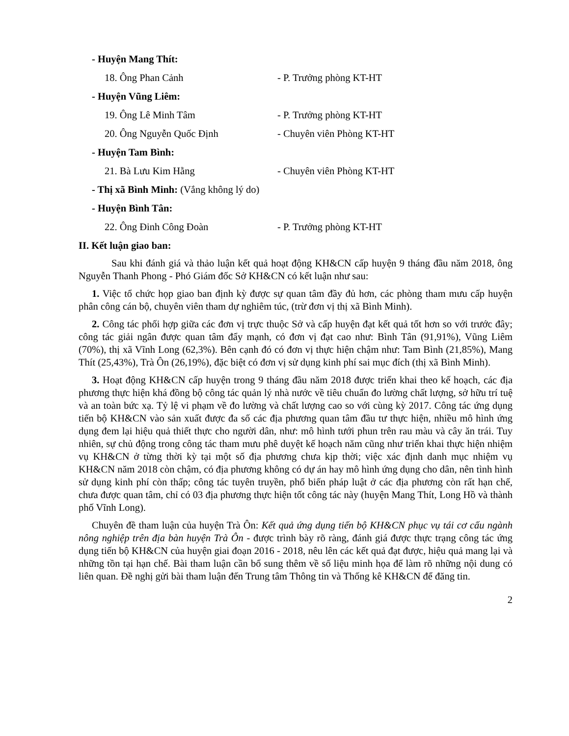- Huyện Mang Thít:
18. Ông Phan Cảnh - P. Trưởng phòng KT-HT
- Huyện Vũng Liêm:
19. Ông Lê Minh Tâm - P. Trưởng phòng KT-HT
20. Ông Nguyễn Quốc Định - Chuyên viên Phòng KT-HT
- Huyện Tam Bình:
21. Bà Lưu Kim Hằng - Chuyên viên Phòng KT-HT
- Thị xã Bình Minh: (Vắng không lý do)
- Huyện Bình Tân:
22. Ông Đinh Công Đoàn - P. Trưởng phòng KT-HT
II. Kết luận giao ban:
Sau khi đánh giá và thảo luận kết quả hoạt động KH&CN cấp huyện 9 tháng đầu năm 2018, ông Nguyễn Thanh Phong - Phó Giám đốc Sở KH&CN có kết luận như sau:
1. Việc tổ chức họp giao ban định kỳ được sự quan tâm đầy đủ hơn, các phòng tham mưu cấp huyện phân công cán bộ, chuyên viên tham dự nghiêm túc, (trừ đơn vị thị xã Bình Minh).
2. Công tác phối hợp giữa các đơn vị trực thuộc Sở và cấp huyện đạt kết quả tốt hơn so với trước đây; công tác giải ngân được quan tâm đẩy mạnh, có đơn vị đạt cao như: Bình Tân (91,91%), Vũng Liêm (70%), thị xã Vĩnh Long (62,3%). Bên cạnh đó có đơn vị thực hiện chậm như: Tam Bình (21,85%), Mang Thít (25,43%), Trà Ôn (26,19%), đặc biệt có đơn vị sử dụng kinh phí sai mục đích (thị xã Bình Minh).
3. Hoạt động KH&CN cấp huyện trong 9 tháng đầu năm 2018 được triển khai theo kế hoạch, các địa phương thực hiện khá đồng bộ công tác quản lý nhà nước về tiêu chuẩn đo lường chất lượng, sở hữu trí tuệ và an toàn bức xạ. Tỷ lệ vi phạm về đo lường và chất lượng cao so với cùng kỳ 2017. Công tác ứng dụng tiến bộ KH&CN vào sản xuất được đa số các địa phương quan tâm đầu tư thực hiện, nhiều mô hình ứng dụng đem lại hiệu quả thiết thực cho người dân, như: mô hình tưới phun trên rau màu và cây ăn trái. Tuy nhiên, sự chủ động trong công tác tham mưu phê duyệt kế hoạch năm cũng như triển khai thực hiện nhiệm vụ KH&CN ở từng thời kỳ tại một số địa phương chưa kịp thời; việc xác định danh mục nhiệm vụ KH&CN năm 2018 còn chậm, có địa phương không có dự án hay mô hình ứng dụng cho dân, nên tình hình sử dụng kinh phí còn thấp; công tác tuyên truyền, phổ biến pháp luật ở các địa phương còn rất hạn chế, chưa được quan tâm, chỉ có 03 địa phương thực hiện tốt công tác này (huyện Mang Thít, Long Hồ và thành phố Vĩnh Long).
Chuyên đề tham luận của huyện Trà Ôn: Kết quả ứng dụng tiến bộ KH&CN phục vụ tái cơ cấu ngành nông nghiệp trên địa bàn huyện Trà Ôn - được trình bày rõ ràng, đánh giá được thực trạng công tác ứng dụng tiến bộ KH&CN của huyện giai đoạn 2016 - 2018, nêu lên các kết quả đạt được, hiệu quả mang lại và những tồn tại hạn chế. Bài tham luận cần bổ sung thêm về số liệu minh họa để làm rõ những nội dung có liên quan. Đề nghị gửi bài tham luận đến Trung tâm Thông tin và Thống kê KH&CN để đăng tin.
2